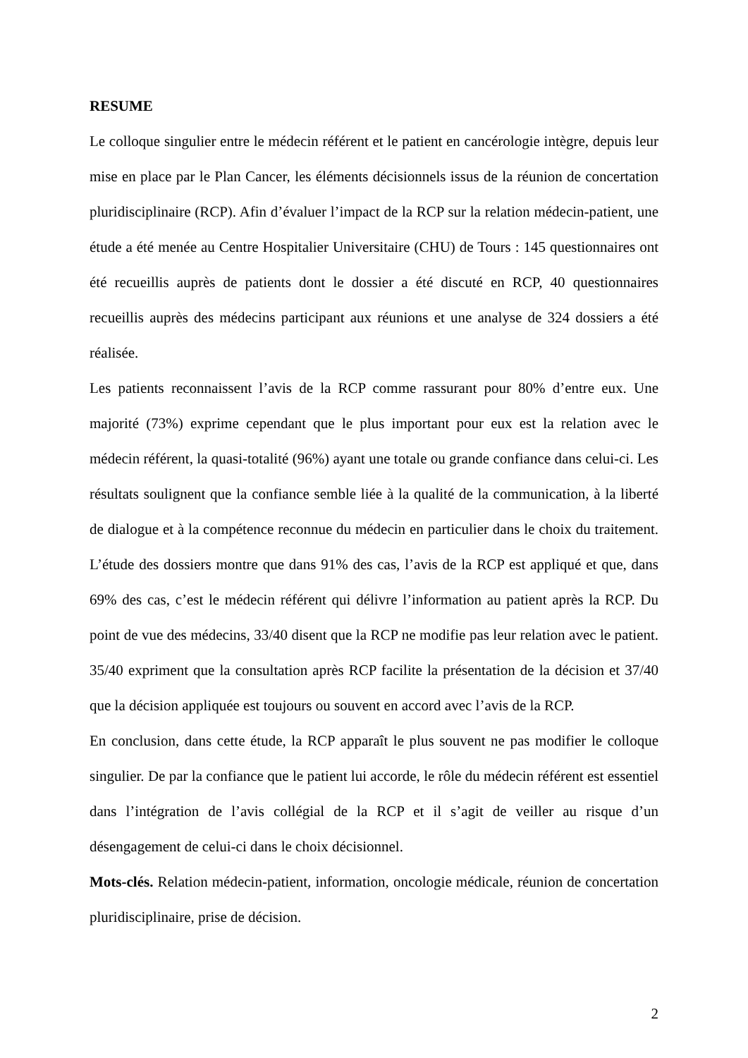RESUME
Le colloque singulier entre le médecin référent et le patient en cancérologie intègre, depuis leur mise en place par le Plan Cancer, les éléments décisionnels issus de la réunion de concertation pluridisciplinaire (RCP). Afin d’évaluer l’impact de la RCP sur la relation médecin-patient, une étude a été menée au Centre Hospitalier Universitaire (CHU) de Tours : 145 questionnaires ont été recueillis auprès de patients dont le dossier a été discuté en RCP, 40 questionnaires recueillis auprès des médecins participant aux réunions et une analyse de 324 dossiers a été réalisée.
Les patients reconnaissent l’avis de la RCP comme rassurant pour 80% d’entre eux. Une majorité (73%) exprime cependant que le plus important pour eux est la relation avec le médecin référent, la quasi-totalité (96%) ayant une totale ou grande confiance dans celui-ci. Les résultats soulignent que la confiance semble liée à la qualité de la communication, à la liberté de dialogue et à la compétence reconnue du médecin en particulier dans le choix du traitement. L’étude des dossiers montre que dans 91% des cas, l’avis de la RCP est appliqué et que, dans 69% des cas, c’est le médecin référent qui délivre l’information au patient après la RCP. Du point de vue des médecins, 33/40 disent que la RCP ne modifie pas leur relation avec le patient. 35/40 expriment que la consultation après RCP facilite la présentation de la décision et 37/40 que la décision appliquée est toujours ou souvent en accord avec l’avis de la RCP.
En conclusion, dans cette étude, la RCP apparaît le plus souvent ne pas modifier le colloque singulier. De par la confiance que le patient lui accorde, le rôle du médecin référent est essentiel dans l’intégration de l’avis collégial de la RCP et il s’agit de veiller au risque d’un désengagement de celui-ci dans le choix décisionnel.
Mots-clés. Relation médecin-patient, information, oncologie médicale, réunion de concertation pluridisciplinaire, prise de décision.
2